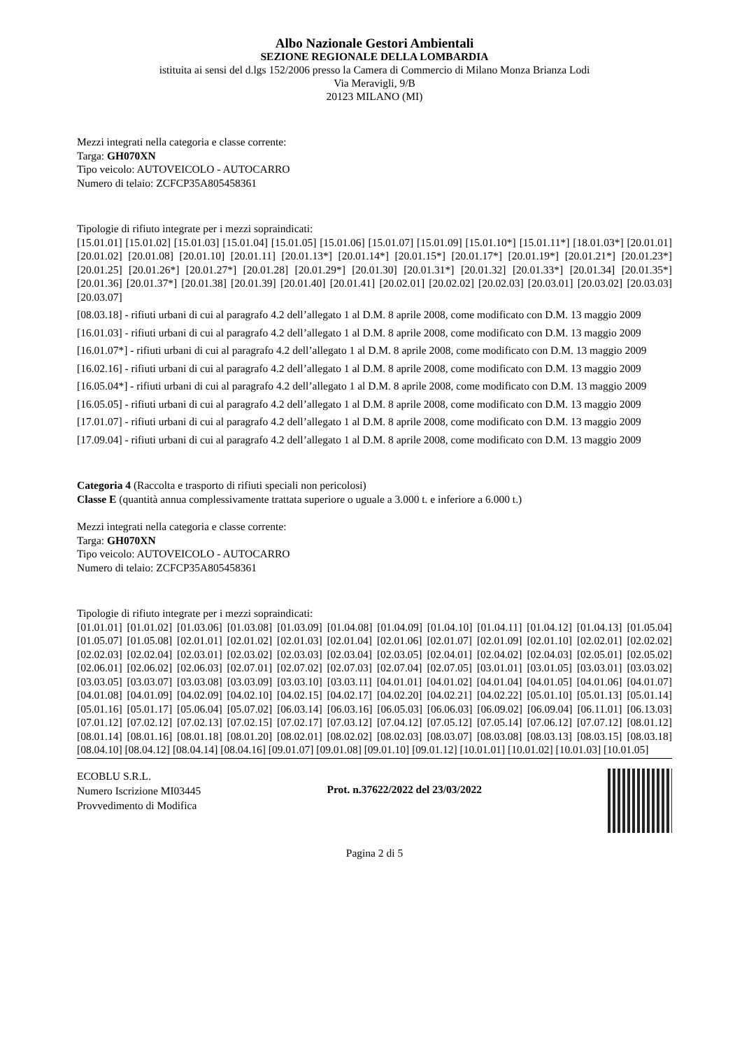Albo Nazionale Gestori Ambientali
SEZIONE REGIONALE DELLA LOMBARDIA
istituita ai sensi del d.lgs 152/2006 presso la Camera di Commercio di Milano Monza Brianza Lodi
Via Meravigli, 9/B
20123 MILANO (MI)
Mezzi integrati nella categoria e classe corrente:
Targa: GH070XN
Tipo veicolo: AUTOVEICOLO - AUTOCARRO
Numero di telaio: ZCFCP35A805458361
Tipologie di rifiuto integrate per i mezzi sopraindicati:
[15.01.01] [15.01.02] [15.01.03] [15.01.04] [15.01.05] [15.01.06] [15.01.07] [15.01.09] [15.01.10*] [15.01.11*] [18.01.03*] [20.01.01] [20.01.02] [20.01.08] [20.01.10] [20.01.11] [20.01.13*] [20.01.14*] [20.01.15*] [20.01.17*] [20.01.19*] [20.01.21*] [20.01.23*] [20.01.25] [20.01.26*] [20.01.27*] [20.01.28] [20.01.29*] [20.01.30] [20.01.31*] [20.01.32] [20.01.33*] [20.01.34] [20.01.35*] [20.01.36] [20.01.37*] [20.01.38] [20.01.39] [20.01.40] [20.01.41] [20.02.01] [20.02.02] [20.02.03] [20.03.01] [20.03.02] [20.03.03] [20.03.07]
[08.03.18] - rifiuti urbani di cui al paragrafo 4.2 dell’allegato 1 al D.M. 8 aprile 2008, come modificato con D.M. 13 maggio 2009
[16.01.03] - rifiuti urbani di cui al paragrafo 4.2 dell’allegato 1 al D.M. 8 aprile 2008, come modificato con D.M. 13 maggio 2009
[16.01.07*] - rifiuti urbani di cui al paragrafo 4.2 dell’allegato 1 al D.M. 8 aprile 2008, come modificato con D.M. 13 maggio 2009
[16.02.16] - rifiuti urbani di cui al paragrafo 4.2 dell’allegato 1 al D.M. 8 aprile 2008, come modificato con D.M. 13 maggio 2009
[16.05.04*] - rifiuti urbani di cui al paragrafo 4.2 dell’allegato 1 al D.M. 8 aprile 2008, come modificato con D.M. 13 maggio 2009
[16.05.05] - rifiuti urbani di cui al paragrafo 4.2 dell’allegato 1 al D.M. 8 aprile 2008, come modificato con D.M. 13 maggio 2009
[17.01.07] - rifiuti urbani di cui al paragrafo 4.2 dell’allegato 1 al D.M. 8 aprile 2008, come modificato con D.M. 13 maggio 2009
[17.09.04] - rifiuti urbani di cui al paragrafo 4.2 dell’allegato 1 al D.M. 8 aprile 2008, come modificato con D.M. 13 maggio 2009
Categoria 4 (Raccolta e trasporto di rifiuti speciali non pericolosi)
Classe E (quantità annua complessivamente trattata superiore o uguale a 3.000 t. e inferiore a 6.000 t.)
Mezzi integrati nella categoria e classe corrente:
Targa: GH070XN
Tipo veicolo: AUTOVEICOLO - AUTOCARRO
Numero di telaio: ZCFCP35A805458361
Tipologie di rifiuto integrate per i mezzi sopraindicati:
[01.01.01] [01.01.02] [01.03.06] [01.03.08] [01.03.09] [01.04.08] [01.04.09] [01.04.10] [01.04.11] [01.04.12] [01.04.13] [01.05.04] [01.05.07] [01.05.08] [02.01.01] [02.01.02] [02.01.03] [02.01.04] [02.01.06] [02.01.07] [02.01.09] [02.01.10] [02.02.01] [02.02.02] [02.02.03] [02.02.04] [02.03.01] [02.03.02] [02.03.03] [02.03.04] [02.03.05] [02.04.01] [02.04.02] [02.04.03] [02.05.01] [02.05.02] [02.06.01] [02.06.02] [02.06.03] [02.07.01] [02.07.02] [02.07.03] [02.07.04] [02.07.05] [03.01.01] [03.01.05] [03.03.01] [03.03.02] [03.03.05] [03.03.07] [03.03.08] [03.03.09] [03.03.10] [03.03.11] [04.01.01] [04.01.02] [04.01.04] [04.01.05] [04.01.06] [04.01.07] [04.01.08] [04.01.09] [04.02.09] [04.02.10] [04.02.15] [04.02.17] [04.02.20] [04.02.21] [04.02.22] [05.01.10] [05.01.13] [05.01.14] [05.01.16] [05.01.17] [05.06.04] [05.07.02] [06.03.14] [06.03.16] [06.05.03] [06.06.03] [06.09.02] [06.09.04] [06.11.01] [06.13.03] [07.01.12] [07.02.12] [07.02.13] [07.02.15] [07.02.17] [07.03.12] [07.04.12] [07.05.12] [07.05.14] [07.06.12] [07.07.12] [08.01.12] [08.01.14] [08.01.16] [08.01.18] [08.01.20] [08.02.01] [08.02.02] [08.02.03] [08.03.07] [08.03.08] [08.03.13] [08.03.15] [08.03.18] [08.04.10] [08.04.12] [08.04.14] [08.04.16] [09.01.07] [09.01.08] [09.01.10] [09.01.12] [10.01.01] [10.01.02] [10.01.03] [10.01.05]
ECOBLU S.R.L.
Numero Iscrizione MI03445
Provvedimento di Modifica
Prot. n.37622/2022 del 23/03/2022
Pagina 2 di 5